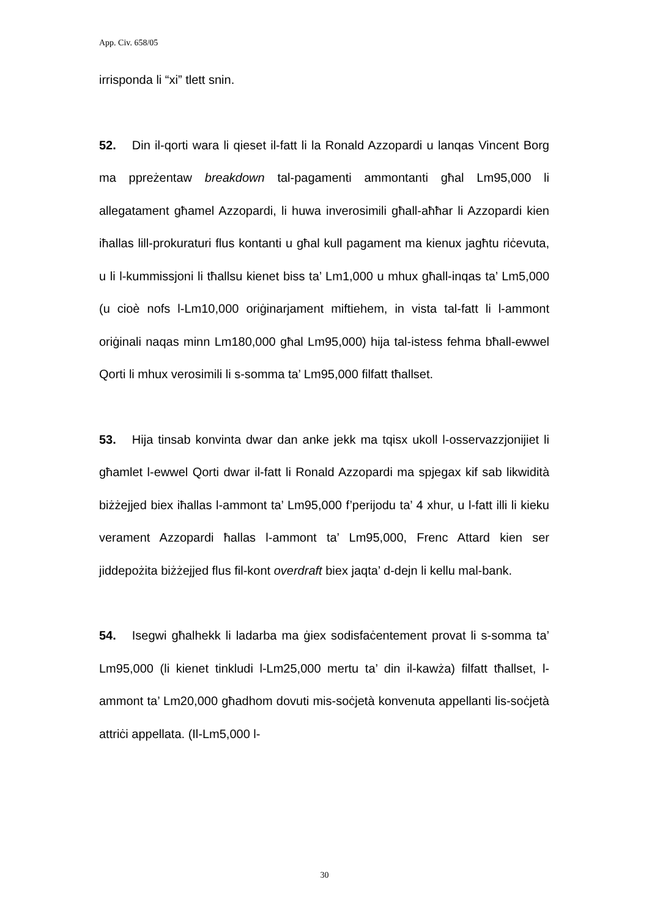App. Civ. 658/05
irrisponda li “xi” tlett snin.
52. Din il-qorti wara li qieset il-fatt li la Ronald Azzopardi u lanqas Vincent Borg ma ppreżentaw breakdown tal-pagamenti ammontanti għal Lm95,000 li allegatament għamel Azzopardi, li huwa inverosimili għall-aħħar li Azzopardi kien iħallas lill-prokuraturi flus kontanti u għal kull pagament ma kienux jagħtu riċevuta, u li l-kummissjoni li tħallsu kienet biss ta’ Lm1,000 u mhux għall-inqas ta’ Lm5,000 (u cioè nofs l-Lm10,000 oriġinarjament miftiehem, in vista tal-fatt li l-ammont oriġinali naqas minn Lm180,000 għal Lm95,000) hija tal-istess fehma bħall-ewwel Qorti li mhux verosimili li s-somma ta’ Lm95,000 filfatt tħallset.
53. Hija tinsab konvinta dwar dan anke jekk ma tqisx ukoll l-osservazzjonijiet li għamlet l-ewwel Qorti dwar il-fatt li Ronald Azzopardi ma spjegax kif sab likwidità biżżejjed biex iħallas l-ammont ta’ Lm95,000 f’perijodu ta’ 4 xhur, u l-fatt illi li kieku verament Azzopardi ħallas l-ammont ta’ Lm95,000, Frenc Attard kien ser jiddepożita biżżejjed flus fil-kont overdraft biex jaqta’ d-dejn li kellu mal-bank.
54. Isegwi għalhekk li ladarba ma ġiex sodisfaċentement provat li s-somma ta’ Lm95,000 (li kienet tinkludi l-Lm25,000 mertu ta’ din il-kawża) filfatt tħallset, l-ammont ta’ Lm20,000 għadhom dovuti mis-soċjetà konvenuta appellanti lis-soċjetà attriċi appellata. (Il-Lm5,000 l-
30